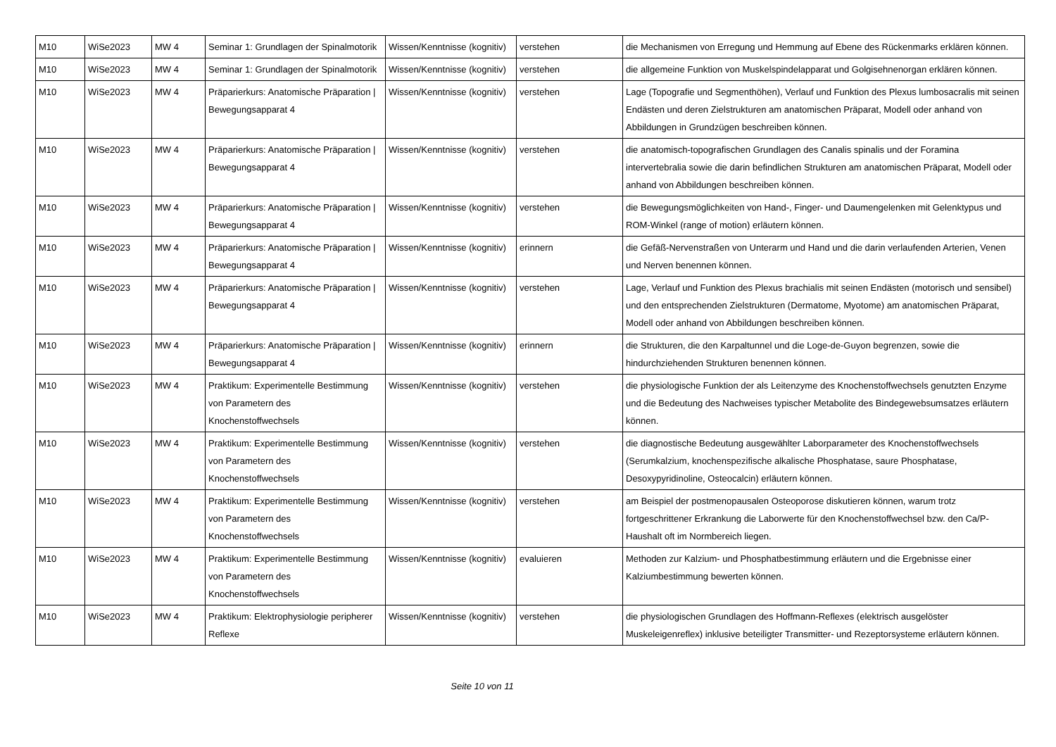| M10 | WiSe2023 | MW 4 | Seminar 1: Grundlagen der Spinalmotorik | Wissen/Kenntnisse (kognitiv) | verstehen | die Mechanismen von Erregung und Hemmung auf Ebene des Rückenmarks erklären können. |
| M10 | WiSe2023 | MW 4 | Seminar 1: Grundlagen der Spinalmotorik | Wissen/Kenntnisse (kognitiv) | verstehen | die allgemeine Funktion von Muskelspindelapparat und Golgisehnenorgan erklären können. |
| M10 | WiSe2023 | MW 4 | Präparierkurs: Anatomische Präparation / Bewegungsapparat 4 | Wissen/Kenntnisse (kognitiv) | verstehen | Lage (Topografie und Segmenthöhen), Verlauf und Funktion des Plexus lumbosacralis mit seinen Endästen und deren Zielstrukturen am anatomischen Präparat, Modell oder anhand von Abbildungen in Grundzügen beschreiben können. |
| M10 | WiSe2023 | MW 4 | Präparierkurs: Anatomische Präparation / Bewegungsapparat 4 | Wissen/Kenntnisse (kognitiv) | verstehen | die anatomisch-topografischen Grundlagen des Canalis spinalis und der Foramina intervertebralia sowie die darin befindlichen Strukturen am anatomischen Präparat, Modell oder anhand von Abbildungen beschreiben können. |
| M10 | WiSe2023 | MW 4 | Präparierkurs: Anatomische Präparation / Bewegungsapparat 4 | Wissen/Kenntnisse (kognitiv) | verstehen | die Bewegungsmöglichkeiten von Hand-, Finger- und Daumengelenken mit Gelenktypus und ROM-Winkel (range of motion) erläutern können. |
| M10 | WiSe2023 | MW 4 | Präparierkurs: Anatomische Präparation / Bewegungsapparat 4 | Wissen/Kenntnisse (kognitiv) | erinnern | die Gefäß-Nervenstraßen von Unterarm und Hand und die darin verlaufenden Arterien, Venen und Nerven benennen können. |
| M10 | WiSe2023 | MW 4 | Präparierkurs: Anatomische Präparation / Bewegungsapparat 4 | Wissen/Kenntnisse (kognitiv) | verstehen | Lage, Verlauf und Funktion des Plexus brachialis mit seinen Endästen (motorisch und sensibel) und den entsprechenden Zielstrukturen (Dermatome, Myotome) am anatomischen Präparat, Modell oder anhand von Abbildungen beschreiben können. |
| M10 | WiSe2023 | MW 4 | Präparierkurs: Anatomische Präparation / Bewegungsapparat 4 | Wissen/Kenntnisse (kognitiv) | erinnern | die Strukturen, die den Karpaltunnel und die Loge-de-Guyon begrenzen, sowie die hindurchziehenden Strukturen benennen können. |
| M10 | WiSe2023 | MW 4 | Praktikum: Experimentelle Bestimmung von Parametern des Knochenstoffwechsels | Wissen/Kenntnisse (kognitiv) | verstehen | die physiologische Funktion der als Leitenzyme des Knochenstoffwechsels genutzten Enzyme und die Bedeutung des Nachweises typischer Metabolite des Bindegewebsumsatzes erläutern können. |
| M10 | WiSe2023 | MW 4 | Praktikum: Experimentelle Bestimmung von Parametern des Knochenstoffwechsels | Wissen/Kenntnisse (kognitiv) | verstehen | die diagnostische Bedeutung ausgewählter Laborparameter des Knochenstoffwechsels (Serumkalzium, knochenspezifische alkalische Phosphatase, saure Phosphatase, Desoxypyridinoline, Osteocalcin) erläutern können. |
| M10 | WiSe2023 | MW 4 | Praktikum: Experimentelle Bestimmung von Parametern des Knochenstoffwechsels | Wissen/Kenntnisse (kognitiv) | verstehen | am Beispiel der postmenopausalen Osteoporose diskutieren können, warum trotz fortgeschrittener Erkrankung die Laborwerte für den Knochenstoffwechsel bzw. den Ca/P- Haushalt oft im Normbereich liegen. |
| M10 | WiSe2023 | MW 4 | Praktikum: Experimentelle Bestimmung von Parametern des Knochenstoffwechsels | Wissen/Kenntnisse (kognitiv) | evaluieren | Methoden zur Kalzium- und Phosphatbestimmung erläutern und die Ergebnisse einer Kalziumbestimmung bewerten können. |
| M10 | WiSe2023 | MW 4 | Praktikum: Elektrophysiologie peripherer Reflexe | Wissen/Kenntnisse (kognitiv) | verstehen | die physiologischen Grundlagen des Hoffmann-Reflexes (elektrisch ausgelöster Muskeleigenreflex) inklusive beteiligter Transmitter- und Rezeptorsysteme erläutern können. |
Seite 10 von 11